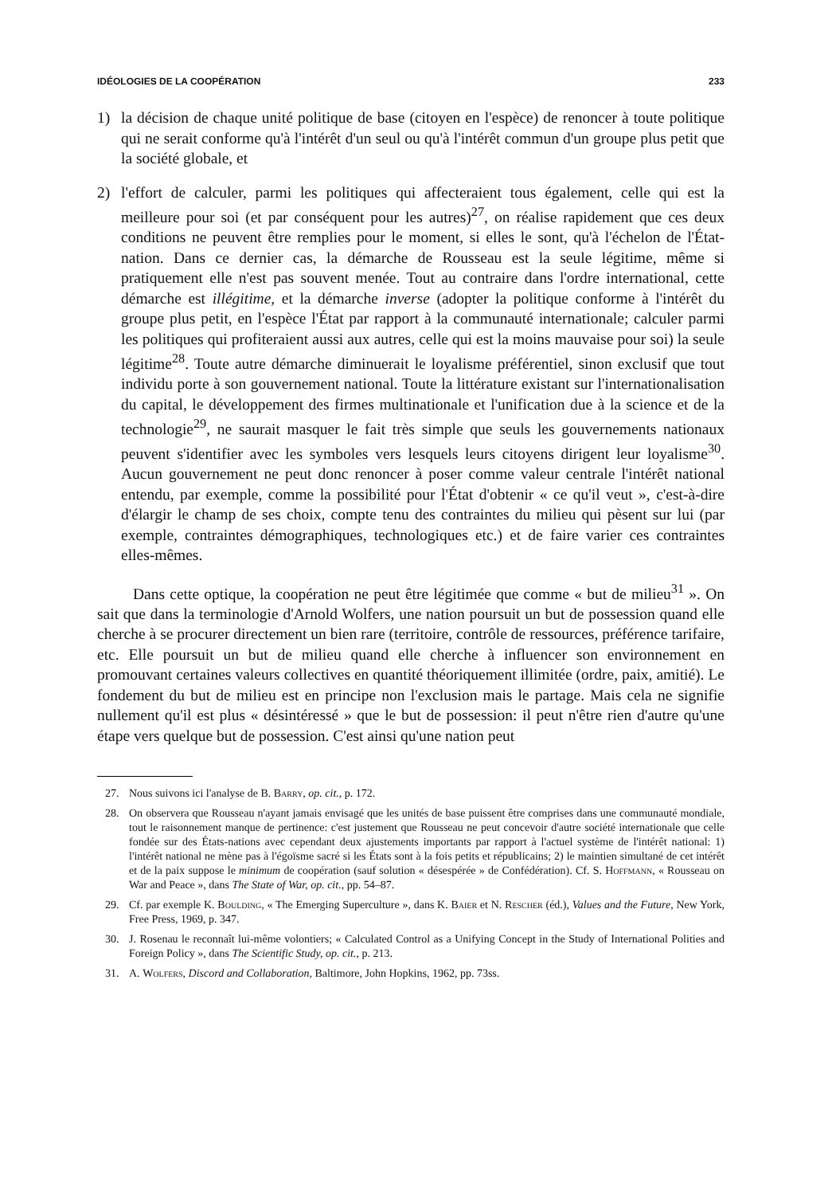IDÉOLOGIES DE LA COOPÉRATION 233
1) la décision de chaque unité politique de base (citoyen en l'espèce) de renoncer à toute politique qui ne serait conforme qu'à l'intérêt d'un seul ou qu'à l'intérêt commun d'un groupe plus petit que la société globale, et
2) l'effort de calculer, parmi les politiques qui affecteraient tous également, celle qui est la meilleure pour soi (et par conséquent pour les autres)<sup>27</sup>, on réalise rapidement que ces deux conditions ne peuvent être remplies pour le moment, si elles le sont, qu'à l'échelon de l'État-nation. Dans ce dernier cas, la démarche de Rousseau est la seule légitime, même si pratiquement elle n'est pas souvent menée. Tout au contraire dans l'ordre international, cette démarche est illégitime, et la démarche inverse (adopter la politique conforme à l'intérêt du groupe plus petit, en l'espèce l'État par rapport à la communauté internationale; calculer parmi les politiques qui profiteraient aussi aux autres, celle qui est la moins mauvaise pour soi) la seule légitime<sup>28</sup>. Toute autre démarche diminuerait le loyalisme préférentiel, sinon exclusif que tout individu porte à son gouvernement national. Toute la littérature existant sur l'internationalisation du capital, le développement des firmes multinationale et l'unification due à la science et de la technologie<sup>29</sup>, ne saurait masquer le fait très simple que seuls les gouvernements nationaux peuvent s'identifier avec les symboles vers lesquels leurs citoyens dirigent leur loyalisme<sup>30</sup>. Aucun gouvernement ne peut donc renoncer à poser comme valeur centrale l'intérêt national entendu, par exemple, comme la possibilité pour l'État d'obtenir « ce qu'il veut », c'est-à-dire d'élargir le champ de ses choix, compte tenu des contraintes du milieu qui pèsent sur lui (par exemple, contraintes démographiques, technologiques etc.) et de faire varier ces contraintes elles-mêmes.
Dans cette optique, la coopération ne peut être légitimée que comme « but de milieu<sup>31</sup> ». On sait que dans la terminologie d'Arnold Wolfers, une nation poursuit un but de possession quand elle cherche à se procurer directement un bien rare (territoire, contrôle de ressources, préférence tarifaire, etc. Elle poursuit un but de milieu quand elle cherche à influencer son environnement en promouvant certaines valeurs collectives en quantité théoriquement illimitée (ordre, paix, amitié). Le fondement du but de milieu est en principe non l'exclusion mais le partage. Mais cela ne signifie nullement qu'il est plus « désintéressé » que le but de possession: il peut n'être rien d'autre qu'une étape vers quelque but de possession. C'est ainsi qu'une nation peut
27. Nous suivons ici l'analyse de B. Barry, op. cit., p. 172.
28. On observera que Rousseau n'ayant jamais envisagé que les unités de base puissent être comprises dans une communauté mondiale, tout le raisonnement manque de pertinence: c'est justement que Rousseau ne peut concevoir d'autre société internationale que celle fondée sur des États-nations avec cependant deux ajustements importants par rapport à l'actuel système de l'intérêt national: 1) l'intérêt national ne mène pas à l'égoïsme sacré si les États sont à la fois petits et républicains; 2) le maintien simultané de cet intérêt et de la paix suppose le minimum de coopération (sauf solution « désespérée » de Confédération). Cf. S. Hoffmann, « Rousseau on War and Peace », dans The State of War, op. cit., pp. 54–87.
29. Cf. par exemple K. Boulding, « The Emerging Superculture », dans K. Baier et N. Rescher (éd.), Values and the Future, New York, Free Press, 1969, p. 347.
30. J. Rosenau le reconnaît lui-même volontiers; « Calculated Control as a Unifying Concept in the Study of International Polities and Foreign Policy », dans The Scientific Study, op. cit., p. 213.
31. A. Wolfers, Discord and Collaboration, Baltimore, John Hopkins, 1962, pp. 73ss.